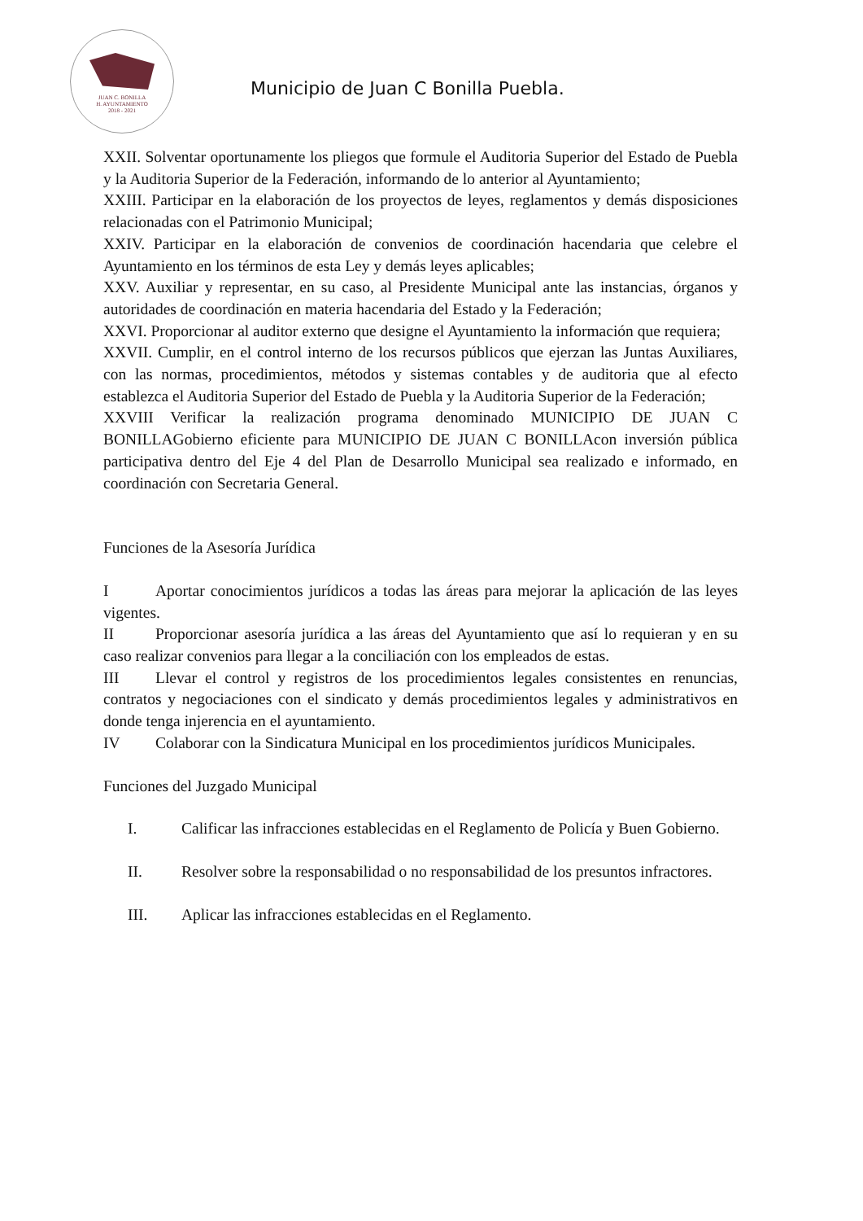JUAN C. BONILLA
H. AYUNTAMIENTO
2018 - 2021
Municipio de Juan C Bonilla Puebla.
XXII. Solventar oportunamente los pliegos que formule el Auditoria Superior del Estado de Puebla y la Auditoria Superior de la Federación, informando de lo anterior al Ayuntamiento;
XXIII. Participar en la elaboración de los proyectos de leyes, reglamentos y demás disposiciones relacionadas con el Patrimonio Municipal;
XXIV. Participar en la elaboración de convenios de coordinación hacendaria que celebre el Ayuntamiento en los términos de esta Ley y demás leyes aplicables;
XXV. Auxiliar y representar, en su caso, al Presidente Municipal ante las instancias, órganos y autoridades de coordinación en materia hacendaria del Estado y la Federación;
XXVI. Proporcionar al auditor externo que designe el Ayuntamiento la información que requiera;
XXVII. Cumplir, en el control interno de los recursos públicos que ejerzan las Juntas Auxiliares, con las normas, procedimientos, métodos y sistemas contables y de auditoria que al efecto establezca el Auditoria Superior del Estado de Puebla y la Auditoria Superior de la Federación;
XXVIII Verificar la realización programa denominado MUNICIPIO DE JUAN C BONILLAGobierno eficiente para MUNICIPIO DE JUAN C BONILLAcon inversión pública participativa dentro del Eje 4 del Plan de Desarrollo Municipal sea realizado e informado, en coordinación con Secretaria General.
Funciones de la Asesoría Jurídica
I Aportar conocimientos jurídicos a todas las áreas para mejorar la aplicación de las leyes vigentes.
II Proporcionar asesoría jurídica a las áreas del Ayuntamiento que así lo requieran y en su caso realizar convenios para llegar a la conciliación con los empleados de estas.
III Llevar el control y registros de los procedimientos legales consistentes en renuncias, contratos y negociaciones con el sindicato y demás procedimientos legales y administrativos en donde tenga injerencia en el ayuntamiento.
IV Colaborar con la Sindicatura Municipal en los procedimientos jurídicos Municipales.
Funciones del Juzgado Municipal
I. Calificar las infracciones establecidas en el Reglamento de Policía y Buen Gobierno.
II. Resolver sobre la responsabilidad o no responsabilidad de los presuntos infractores.
III. Aplicar las infracciones establecidas en el Reglamento.